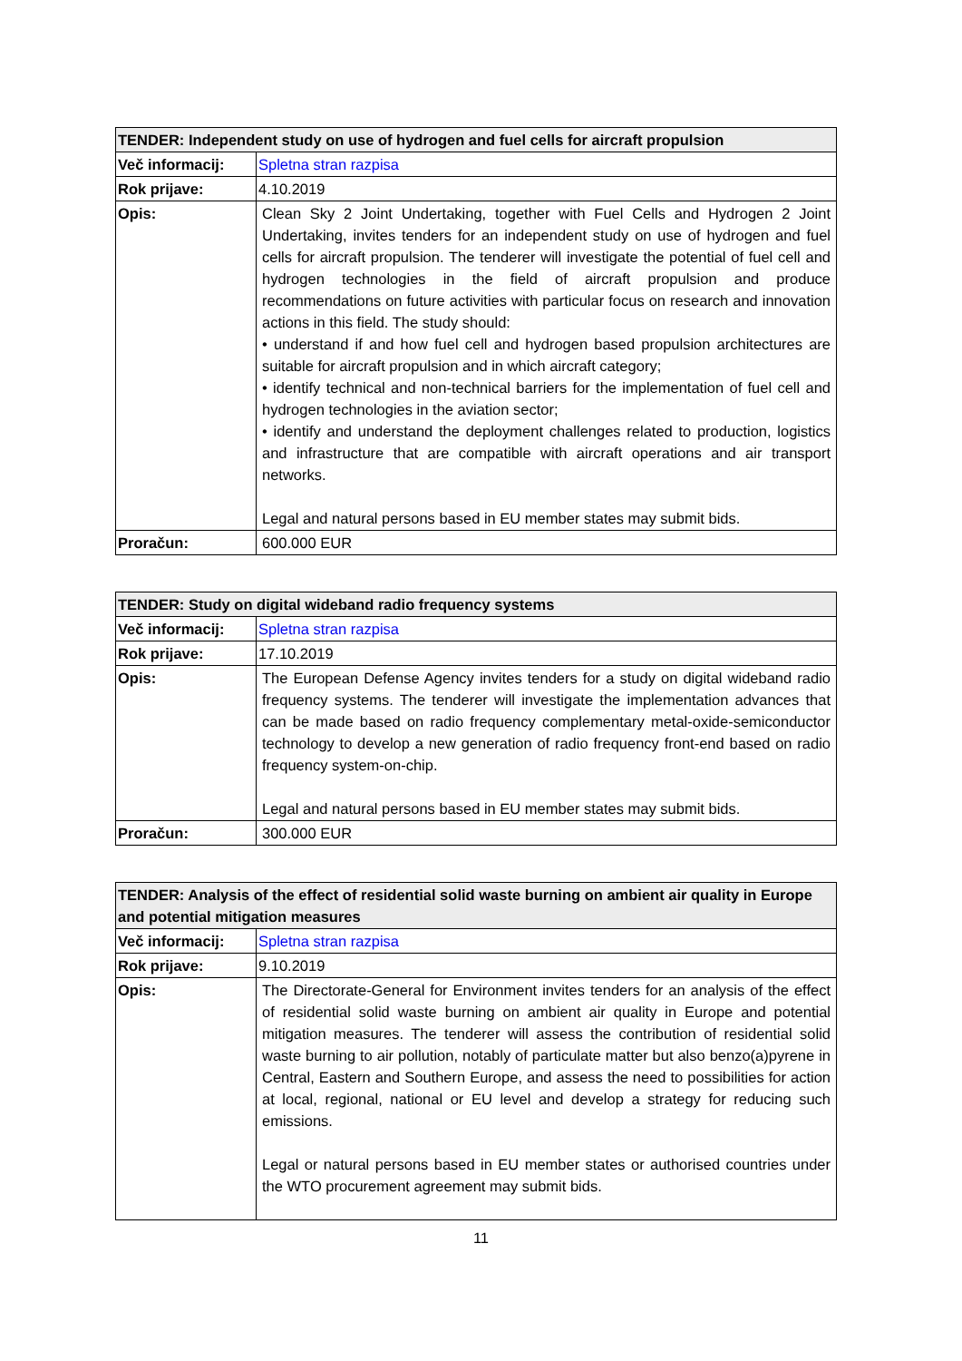| TENDER: Independent study on use of hydrogen and fuel cells for aircraft propulsion | |
| --- | --- |
| Več informacij: | Spletna stran razpisa |
| Rok prijave: | 4.10.2019 |
| Opis: | Clean Sky 2 Joint Undertaking, together with Fuel Cells and Hydrogen 2 Joint Undertaking, invites tenders for an independent study on use of hydrogen and fuel cells for aircraft propulsion. The tenderer will investigate the potential of fuel cell and hydrogen technologies in the field of aircraft propulsion and produce recommendations on future activities with particular focus on research and innovation actions in this field. The study should: • understand if and how fuel cell and hydrogen based propulsion architectures are suitable for aircraft propulsion and in which aircraft category; • identify technical and non-technical barriers for the implementation of fuel cell and hydrogen technologies in the aviation sector; • identify and understand the deployment challenges related to production, logistics and infrastructure that are compatible with aircraft operations and air transport networks. Legal and natural persons based in EU member states may submit bids. |
| Proračun: | 600.000 EUR |
| TENDER: Study on digital wideband radio frequency systems | |
| --- | --- |
| Več informacij: | Spletna stran razpisa |
| Rok prijave: | 17.10.2019 |
| Opis: | The European Defense Agency invites tenders for a study on digital wideband radio frequency systems. The tenderer will investigate the implementation advances that can be made based on radio frequency complementary metal-oxide-semiconductor technology to develop a new generation of radio frequency front-end based on radio frequency system-on-chip. Legal and natural persons based in EU member states may submit bids. |
| Proračun: | 300.000 EUR |
| TENDER: Analysis of the effect of residential solid waste burning on ambient air quality in Europe and potential mitigation measures | |
| --- | --- |
| Več informacij: | Spletna stran razpisa |
| Rok prijave: | 9.10.2019 |
| Opis: | The Directorate-General for Environment invites tenders for an analysis of the effect of residential solid waste burning on ambient air quality in Europe and potential mitigation measures. The tenderer will assess the contribution of residential solid waste burning to air pollution, notably of particulate matter but also benzo(a)pyrene in Central, Eastern and Southern Europe, and assess the need to possibilities for action at local, regional, national or EU level and develop a strategy for reducing such emissions. Legal or natural persons based in EU member states or authorised countries under the WTO procurement agreement may submit bids. |
11